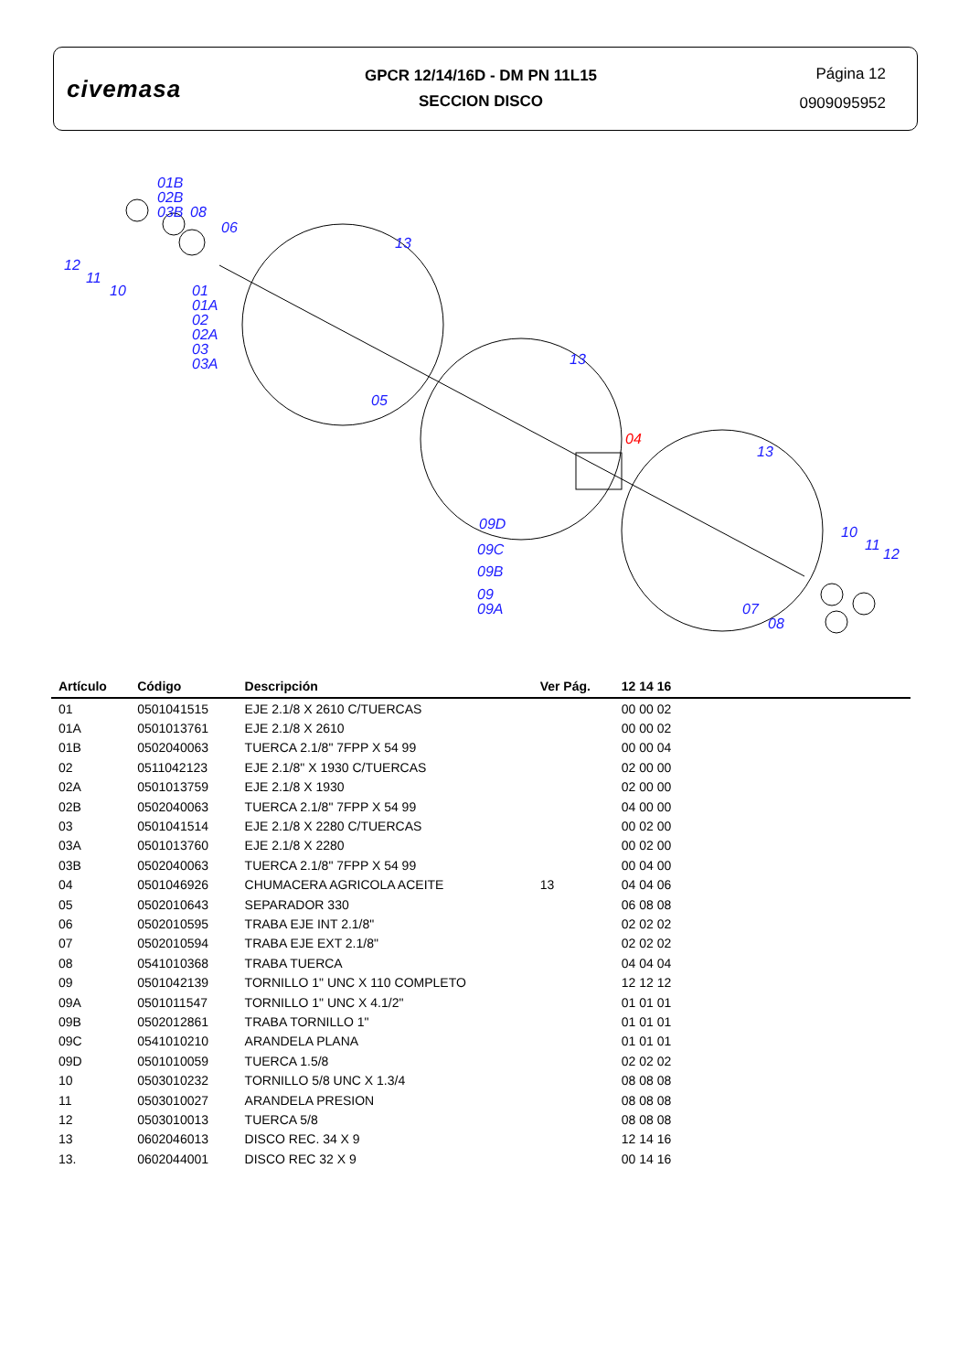civemasa
GPCR 12/14/16D - DM PN 11L15
SECCION DISCO
Página 12
0909095952
01B
02B
03B
08
06
13
12
11
10
01
01A
02
02A
03
03A
05
13
04
13
09D
09C
09B
09
09A
10
11
12
07
08
| Artículo | Código | Descripción | Ver Pág. | 12 14 16 | |
| --- | --- | --- | --- | --- | --- |
| 01 | 0501041515 | EJE 2.1/8 X 2610 C/TUERCAS | | 00 00 02 | |
| 01A | 0501013761 | EJE 2.1/8 X 2610 | | 00 00 02 | |
| 01B | 0502040063 | TUERCA 2.1/8" 7FPP X 54 99 | | 00 00 04 | |
| 02 | 0511042123 | EJE 2.1/8" X 1930 C/TUERCAS | | 02 00 00 | |
| 02A | 0501013759 | EJE 2.1/8 X 1930 | | 02 00 00 | |
| 02B | 0502040063 | TUERCA 2.1/8" 7FPP X 54 99 | | 04 00 00 | |
| 03 | 0501041514 | EJE 2.1/8 X 2280 C/TUERCAS | | 00 02 00 | |
| 03A | 0501013760 | EJE 2.1/8 X 2280 | | 00 02 00 | |
| 03B | 0502040063 | TUERCA 2.1/8" 7FPP X 54 99 | | 00 04 00 | |
| 04 | 0501046926 | CHUMACERA AGRICOLA ACEITE | 13 | 04 04 06 | |
| 05 | 0502010643 | SEPARADOR 330 | | 06 08 08 | |
| 06 | 0502010595 | TRABA EJE INT 2.1/8" | | 02 02 02 | |
| 07 | 0502010594 | TRABA EJE EXT 2.1/8" | | 02 02 02 | |
| 08 | 0541010368 | TRABA TUERCA | | 04 04 04 | |
| 09 | 0501042139 | TORNILLO 1" UNC X 110 COMPLETO | | 12 12 12 | |
| 09A | 0501011547 | TORNILLO 1" UNC X 4.1/2" | | 01 01 01 | |
| 09B | 0502012861 | TRABA TORNILLO 1" | | 01 01 01 | |
| 09C | 0541010210 | ARANDELA PLANA | | 01 01 01 | |
| 09D | 0501010059 | TUERCA 1.5/8 | | 02 02 02 | |
| 10 | 0503010232 | TORNILLO 5/8 UNC X 1.3/4 | | 08 08 08 | |
| 11 | 0503010027 | ARANDELA PRESION | | 08 08 08 | |
| 12 | 0503010013 | TUERCA 5/8 | | 08 08 08 | |
| 13 | 0602046013 | DISCO REC. 34 X 9 | | 12 14 16 | |
| 13. | 0602044001 | DISCO REC 32 X 9 | | 00 14 16 | |